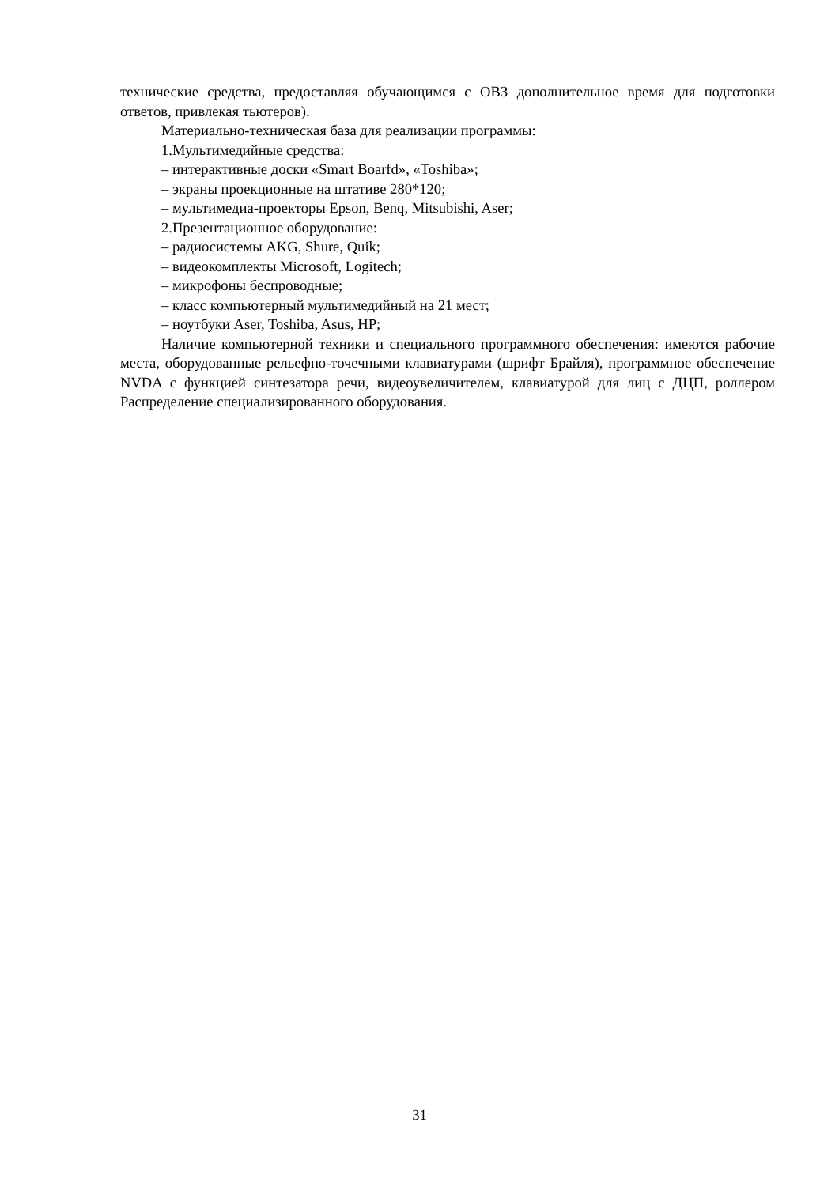технические средства, предоставляя обучающимся с ОВЗ дополнительное время для подготовки ответов, привлекая тьютеров).
Материально-техническая база для реализации программы:
1.Мультимедийные средства:
– интерактивные доски «Smart Boarfd», «Toshiba»;
– экраны проекционные на штативе 280*120;
– мультимедиа-проекторы Epson, Benq, Mitsubishi, Aser;
2.Презентационное оборудование:
– радиосистемы AKG, Shure, Quik;
– видеокомплекты Microsoft, Logitech;
– микрофоны беспроводные;
– класс компьютерный мультимедийный на 21 мест;
– ноутбуки Aser, Toshiba, Asus, HP;
Наличие компьютерной техники и специального программного обеспечения: имеются рабочие места, оборудованные рельефно-точечными клавиатурами (шрифт Брайля), программное обеспечение NVDA с функцией синтезатора речи, видеоувеличителем, клавиатурой для лиц с ДЦП, роллером Распределение специализированного оборудования.
31